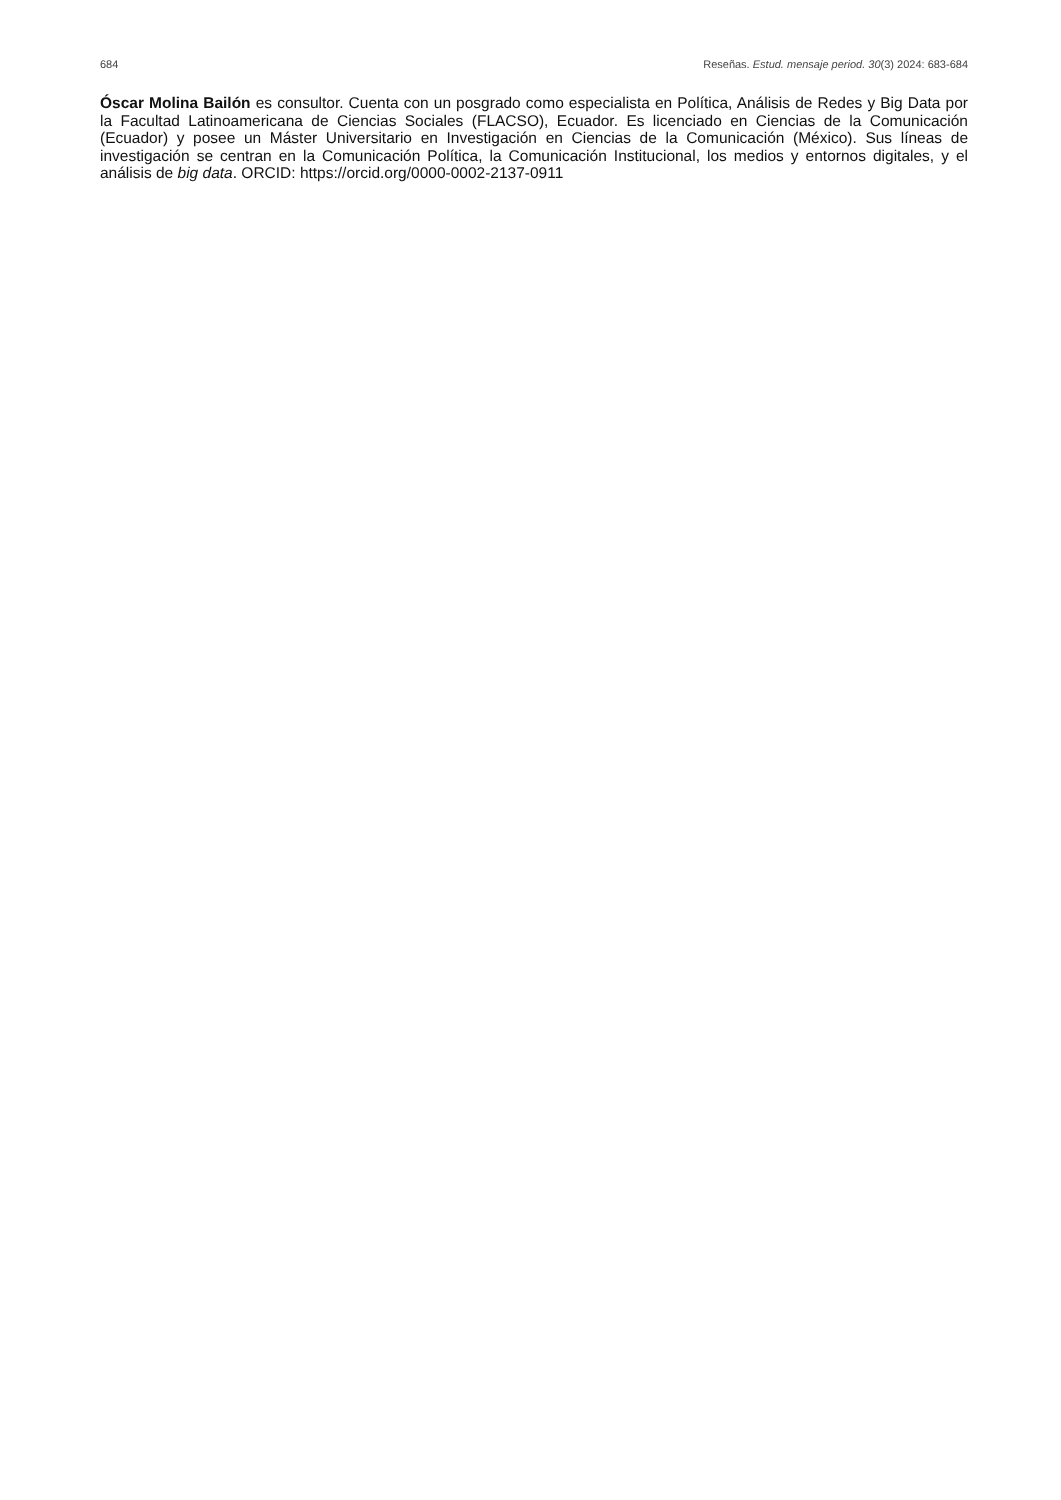684 Reseñas. Estud. mensaje period. 30(3) 2024: 683-684
Óscar Molina Bailón es consultor. Cuenta con un posgrado como especialista en Política, Análisis de Redes y Big Data por la Facultad Latinoamericana de Ciencias Sociales (FLACSO), Ecuador. Es licenciado en Ciencias de la Comunicación (Ecuador) y posee un Máster Universitario en Investigación en Ciencias de la Comunicación (México). Sus líneas de investigación se centran en la Comunicación Política, la Comunicación Institucional, los medios y entornos digitales, y el análisis de big data. ORCID: https://orcid.org/0000-0002-2137-0911